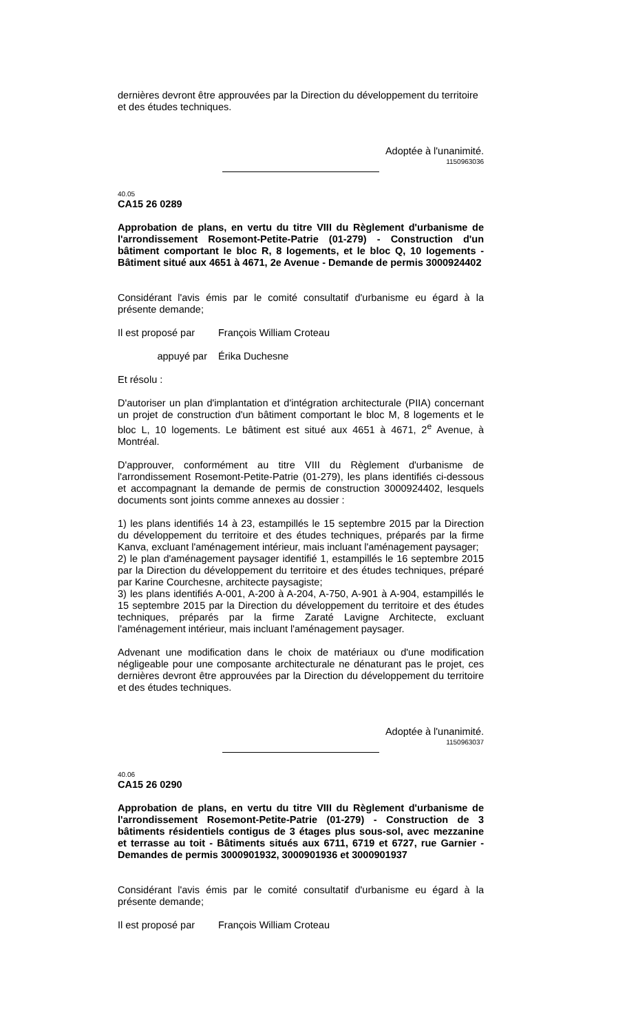dernières devront être approuvées par la Direction du développement du territoire et des études techniques.
Adoptée à l'unanimité.
1150963036
40.05
CA15 26 0289
Approbation de plans, en vertu du titre VIII du Règlement d'urbanisme de l'arrondissement Rosemont-Petite-Patrie (01-279) - Construction d'un bâtiment comportant le bloc R, 8 logements, et le bloc Q, 10 logements - Bâtiment situé aux 4651 à 4671, 2e Avenue - Demande de permis 3000924402
Considérant l'avis émis par le comité consultatif d'urbanisme eu égard à la présente demande;
Il est proposé par François William Croteau
appuyé par Érika Duchesne
Et résolu :
D'autoriser un plan d'implantation et d'intégration architecturale (PIIA) concernant un projet de construction d'un bâtiment comportant le bloc M, 8 logements et le bloc L, 10 logements. Le bâtiment est situé aux 4651 à 4671, 2<sup>e</sup> Avenue, à Montréal.
D'approuver, conformément au titre VIII du Règlement d'urbanisme de l'arrondissement Rosemont-Petite-Patrie (01-279), les plans identifiés ci-dessous et accompagnant la demande de permis de construction 3000924402, lesquels documents sont joints comme annexes au dossier :
1) les plans identifiés 14 à 23, estampillés le 15 septembre 2015 par la Direction du développement du territoire et des études techniques, préparés par la firme Kanva, excluant l'aménagement intérieur, mais incluant l'aménagement paysager;
2) le plan d'aménagement paysager identifié 1, estampillés le 16 septembre 2015 par la Direction du développement du territoire et des études techniques, préparé par Karine Courchesne, architecte paysagiste;
3) les plans identifiés A-001, A-200 à A-204, A-750, A-901 à A-904, estampillés le 15 septembre 2015 par la Direction du développement du territoire et des études techniques, préparés par la firme Zaraté Lavigne Architecte, excluant l'aménagement intérieur, mais incluant l'aménagement paysager.
Advenant une modification dans le choix de matériaux ou d'une modification négligeable pour une composante architecturale ne dénaturant pas le projet, ces dernières devront être approuvées par la Direction du développement du territoire et des études techniques.
Adoptée à l'unanimité.
1150963037
40.06
CA15 26 0290
Approbation de plans, en vertu du titre VIII du Règlement d'urbanisme de l'arrondissement Rosemont-Petite-Patrie (01-279) - Construction de 3 bâtiments résidentiels contigus de 3 étages plus sous-sol, avec mezzanine et terrasse au toit - Bâtiments situés aux 6711, 6719 et 6727, rue Garnier - Demandes de permis 3000901932, 3000901936 et 3000901937
Considérant l'avis émis par le comité consultatif d'urbanisme eu égard à la présente demande;
Il est proposé par François William Croteau